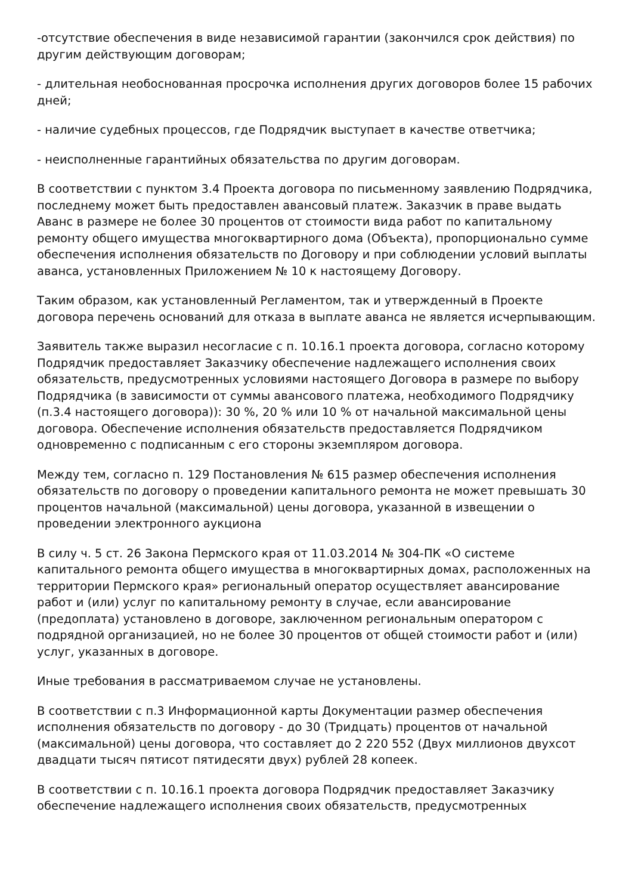-отсутствие обеспечения в виде независимой гарантии (закончился срок действия) по другим действующим договорам;
- длительная необоснованная просрочка исполнения других договоров более 15 рабочих дней;
- наличие судебных процессов, где Подрядчик выступает в качестве ответчика;
- неисполненные гарантийных обязательства по другим договорам.
В соответствии с пунктом 3.4 Проекта договора по письменному заявлению Подрядчика, последнему может быть предоставлен авансовый платеж. Заказчик в праве выдать Аванс в размере не более 30 процентов от стоимости вида работ по капитальному ремонту общего имущества многоквартирного дома (Объекта), пропорционально сумме обеспечения исполнения обязательств по Договору и при соблюдении условий выплаты аванса, установленных Приложением № 10 к настоящему Договору.
Таким образом, как установленный Регламентом, так и утвержденный в Проекте договора перечень оснований для отказа в выплате аванса не является исчерпывающим.
Заявитель также выразил несогласие с п. 10.16.1 проекта договора, согласно которому Подрядчик предоставляет Заказчику обеспечение надлежащего исполнения своих обязательств, предусмотренных условиями настоящего Договора в размере по выбору Подрядчика (в зависимости от суммы авансового платежа, необходимого Подрядчику (п.3.4 настоящего договора)): 30 %, 20 % или 10 % от начальной максимальной цены договора. Обеспечение исполнения обязательств предоставляется Подрядчиком одновременно с подписанным с его стороны экземпляром договора.
Между тем, согласно п. 129 Постановления № 615 размер обеспечения исполнения обязательств по договору о проведении капитального ремонта не может превышать 30 процентов начальной (максимальной) цены договора, указанной в извещении о проведении электронного аукциона
В силу ч. 5 ст. 26 Закона Пермского края от 11.03.2014 № 304-ПК «О системе капитального ремонта общего имущества в многоквартирных домах, расположенных на территории Пермского края» региональный оператор осуществляет авансирование работ и (или) услуг по капитальному ремонту в случае, если авансирование (предоплата) установлено в договоре, заключенном региональным оператором с подрядной организацией, но не более 30 процентов от общей стоимости работ и (или) услуг, указанных в договоре.
Иные требования в рассматриваемом случае не установлены.
В соответствии с п.3 Информационной карты Документации размер обеспечения исполнения обязательств по договору - до 30 (Тридцать) процентов от начальной (максимальной) цены договора, что составляет до 2 220 552 (Двух миллионов двухсот двадцати тысяч пятисот пятидесяти двух) рублей 28 копеек.
В соответствии с п. 10.16.1 проекта договора Подрядчик предоставляет Заказчику обеспечение надлежащего исполнения своих обязательств, предусмотренных